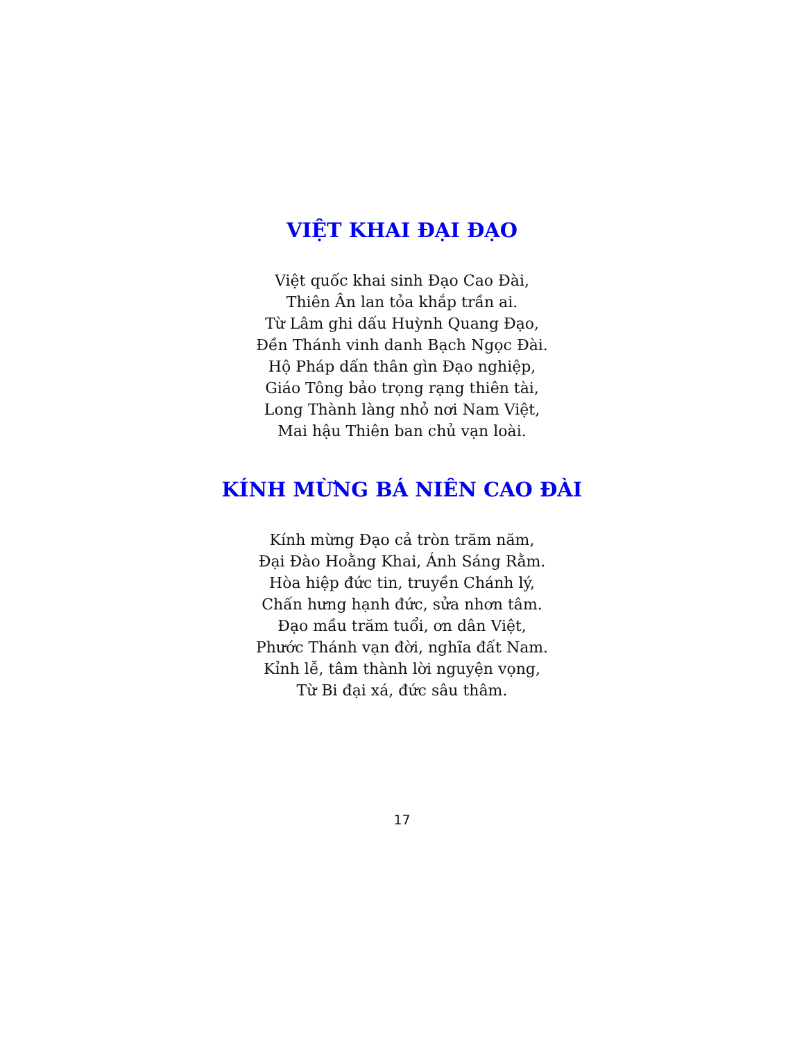VIỆT KHAI ĐẠI ĐẠO
Việt quốc khai sinh Đạo Cao Đài,
Thiên Ân lan tỏa khắp trần ai.
Từ Lâm ghi dấu Huỳnh Quang Đạo,
Đền Thánh vinh danh Bạch Ngọc Đài.
Hộ Pháp dấn thân gìn Đạo nghiệp,
Giáo Tông bảo trọng rạng thiên tài,
Long Thành làng nhỏ nơi Nam Việt,
Mai hậu Thiên ban chủ vạn loài.
KÍNH MỪNG BÁ NIÊN CAO ĐÀI
Kính mừng Đạo cả tròn trăm năm,
Đại Đào Hoằng Khai, Ánh Sáng Rằm.
Hòa hiệp đức tin, truyền Chánh lý,
Chấn hưng hạnh đức, sửa nhơn tâm.
Đạo mầu trăm tuổi, ơn dân Việt,
Phước Thánh vạn đời, nghĩa đất Nam.
Kỉnh lễ, tâm thành lời nguyện vọng,
Từ Bi đại xá, đức sâu thâm.
17